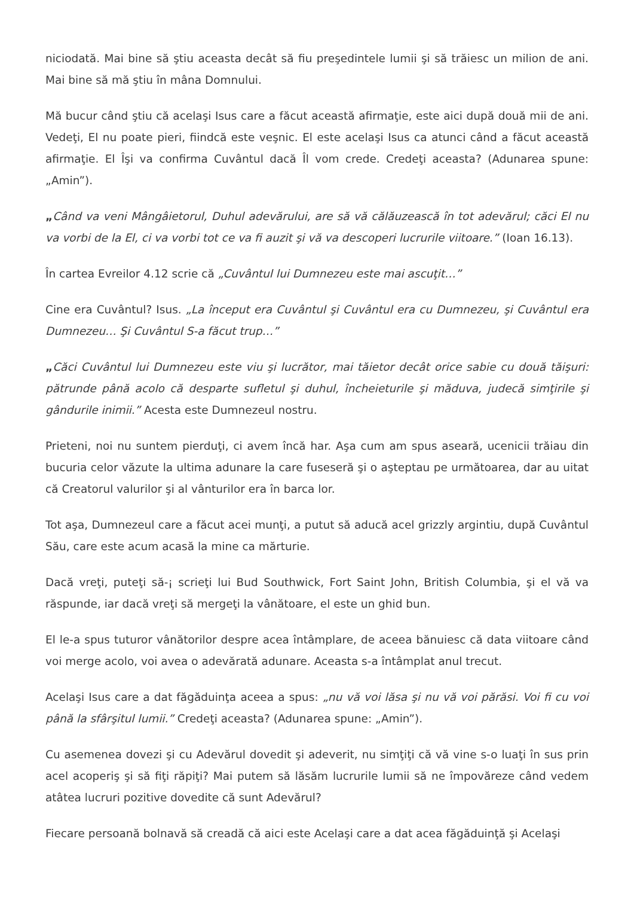niciodată. Mai bine să ştiu aceasta decât să fiu preşedintele lumii şi să trăiesc un milion de ani. Mai bine să mă ştiu în mâna Domnului.
Mă bucur când ştiu că acelaşi Isus care a făcut această afirmaţie, este aici după două mii de ani. Vedeţi, El nu poate pieri, fiindcă este veşnic. El este acelaşi Isus ca atunci când a făcut această afirmaţie. El Îşi va confirma Cuvântul dacă Îl vom crede. Credeţi aceasta? (Adunarea spune: „Amin”).
„Când va veni Mângâietorul, Duhul adevărului, are să vă călăuzească în tot adevărul; căci El nu va vorbi de la El, ci va vorbi tot ce va fi auzit şi vă va descoperi lucrurile viitoare.” (Ioan 16.13).
În cartea Evreilor 4.12 scrie că „Cuvântul lui Dumnezeu este mai ascuţit…”
Cine era Cuvântul? Isus. „La început era Cuvântul şi Cuvântul era cu Dumnezeu, şi Cuvântul era Dumnezeu… Şi Cuvântul S-a făcut trup…”
„Căci Cuvântul lui Dumnezeu este viu şi lucrător, mai tăietor decât orice sabie cu două tăişuri: pătrunde până acolo că desparte sufletul şi duhul, încheieturile şi măduva, judecă simţirile şi gândurile inimii.” Acesta este Dumnezeul nostru.
Prieteni, noi nu suntem pierduţi, ci avem încă har. Aşa cum am spus aseară, ucenicii trăiau din bucuria celor văzute la ultima adunare la care fuseseră şi o aşteptau pe următoarea, dar au uitat că Creatorul valurilor şi al vânturilor era în barca lor.
Tot aşa, Dumnezeul care a făcut acei munţi, a putut să aducă acel grizzly argintiu, după Cuvântul Său, care este acum acasă la mine ca mărturie.
Dacă vreţi, puteţi să-¡ scrieţi lui Bud Southwick, Fort Saint John, British Columbia, şi el vă va răspunde, iar dacă vreţi să mergeţi la vânătoare, el este un ghid bun.
El le-a spus tuturor vânătorilor despre acea întâmplare, de aceea bănuiesc că data viitoare când voi merge acolo, voi avea o adevărată adunare. Aceasta s-a întâmplat anul trecut.
Acelaşi Isus care a dat făgăduinţa aceea a spus: „nu vă voi lăsa şi nu vă voi părăsi. Voi fi cu voi până la sfârşitul lumii.” Credeţi aceasta? (Adunarea spune: „Amin”).
Cu asemenea dovezi şi cu Adevărul dovedit şi adeverit, nu simţiţi că vă vine s-o luaţi în sus prin acel acoperiş şi să fiţi răpiţi? Mai putem să lăsăm lucrurile lumii să ne împovăreze când vedem atâtea lucruri pozitive dovedite că sunt Adevărul?
Fiecare persoană bolnavă să creadă că aici este Acelaşi care a dat acea făgăduinţă şi Acelaşi